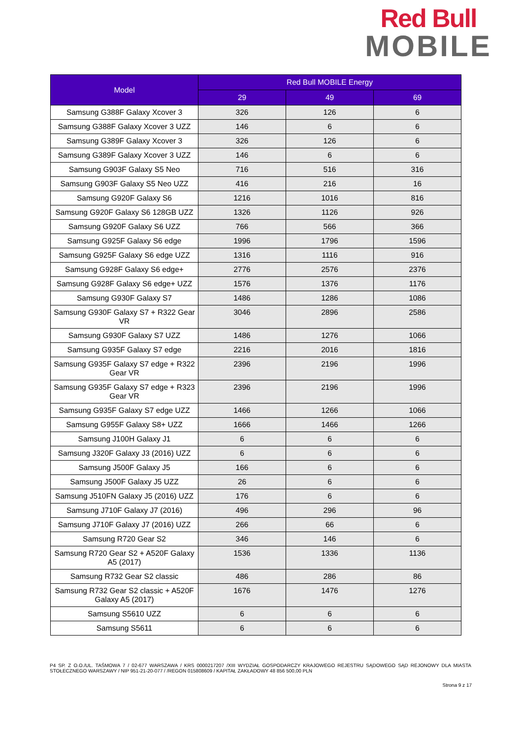Red Bull
MOBILE
| Model | Red Bull MOBILE Energy | | |
| --- | --- | --- | --- |
| | 29 | 49 | 69 |
| Samsung G388F Galaxy Xcover 3 | 326 | 126 | 6 |
| Samsung G388F Galaxy Xcover 3 UZZ | 146 | 6 | 6 |
| Samsung G389F Galaxy Xcover 3 | 326 | 126 | 6 |
| Samsung G389F Galaxy Xcover 3 UZZ | 146 | 6 | 6 |
| Samsung G903F Galaxy S5 Neo | 716 | 516 | 316 |
| Samsung G903F Galaxy S5 Neo UZZ | 416 | 216 | 16 |
| Samsung G920F Galaxy S6 | 1216 | 1016 | 816 |
| Samsung G920F Galaxy S6 128GB UZZ | 1326 | 1126 | 926 |
| Samsung G920F Galaxy S6 UZZ | 766 | 566 | 366 |
| Samsung G925F Galaxy S6 edge | 1996 | 1796 | 1596 |
| Samsung G925F Galaxy S6 edge UZZ | 1316 | 1116 | 916 |
| Samsung G928F Galaxy S6 edge+ | 2776 | 2576 | 2376 |
| Samsung G928F Galaxy S6 edge+ UZZ | 1576 | 1376 | 1176 |
| Samsung G930F Galaxy S7 | 1486 | 1286 | 1086 |
| Samsung G930F Galaxy S7 + R322 Gear VR | 3046 | 2896 | 2586 |
| Samsung G930F Galaxy S7 UZZ | 1486 | 1276 | 1066 |
| Samsung G935F Galaxy S7 edge | 2216 | 2016 | 1816 |
| Samsung G935F Galaxy S7 edge + R322 Gear VR | 2396 | 2196 | 1996 |
| Samsung G935F Galaxy S7 edge + R323 Gear VR | 2396 | 2196 | 1996 |
| Samsung G935F Galaxy S7 edge UZZ | 1466 | 1266 | 1066 |
| Samsung G955F Galaxy S8+ UZZ | 1666 | 1466 | 1266 |
| Samsung J100H Galaxy J1 | 6 | 6 | 6 |
| Samsung J320F Galaxy J3 (2016) UZZ | 6 | 6 | 6 |
| Samsung J500F Galaxy J5 | 166 | 6 | 6 |
| Samsung J500F Galaxy J5 UZZ | 26 | 6 | 6 |
| Samsung J510FN Galaxy J5 (2016) UZZ | 176 | 6 | 6 |
| Samsung J710F Galaxy J7 (2016) | 496 | 296 | 96 |
| Samsung J710F Galaxy J7 (2016) UZZ | 266 | 66 | 6 |
| Samsung R720 Gear S2 | 346 | 146 | 6 |
| Samsung R720 Gear S2 + A520F Galaxy A5 (2017) | 1536 | 1336 | 1136 |
| Samsung R732 Gear S2 classic | 486 | 286 | 86 |
| Samsung R732 Gear S2 classic + A520F Galaxy A5 (2017) | 1676 | 1476 | 1276 |
| Samsung S5610 UZZ | 6 | 6 | 6 |
| Samsung S5611 | 6 | 6 | 6 |
P4 SP. Z O.O./UL. TAŚMOWA 7 / 02-677 WARSZAWA / KRS 0000217207 /XIII WYDZIAŁ GOSPODARCZY KRAJOWEGO REJESTRU SĄDOWEGO SĄD REJONOWY DLA MIASTA STOŁECZNEGO WARSZAWY / NIP 951-21-20-077 / /REGON 015808609 / KAPITAŁ ZAKŁADOWY 48 856 500,00 PLN
Strona 9 z 17